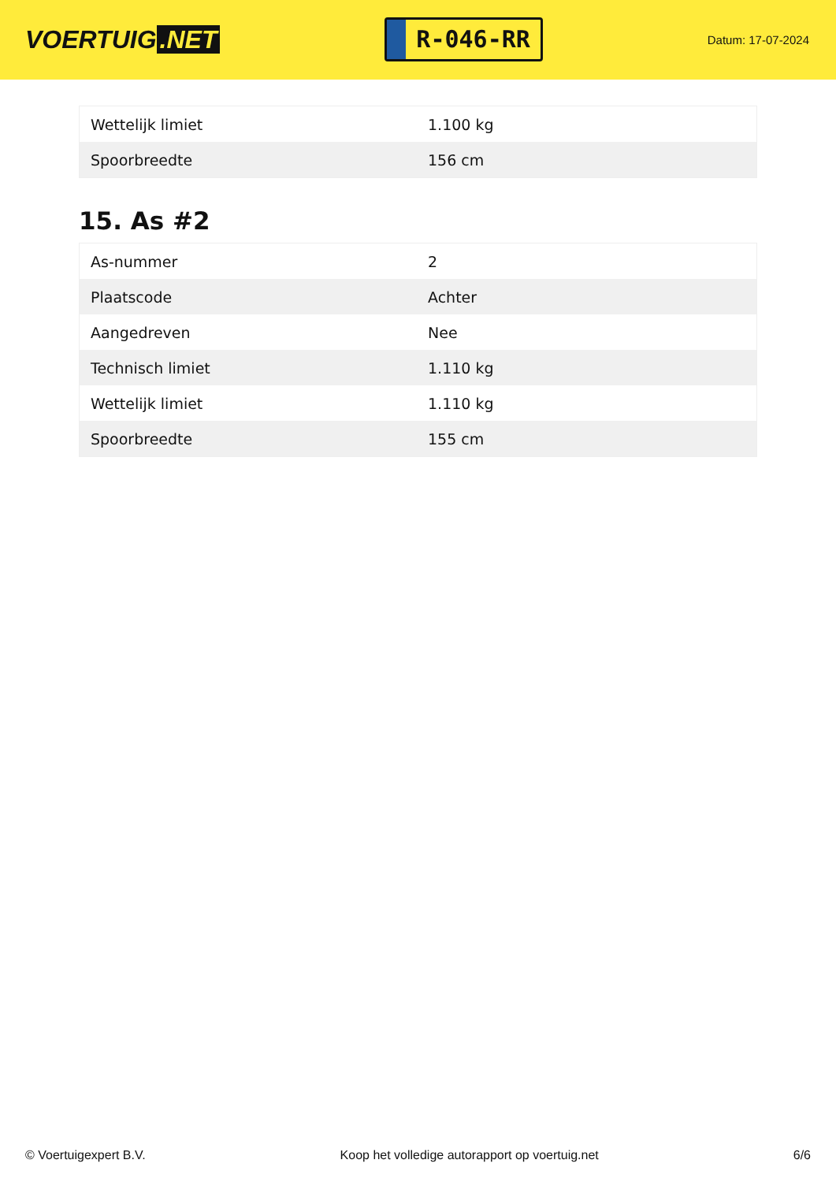VOERTUIG.NET
R-046-RR
Datum: 17-07-2024
| Wettelijk limiet | 1.100 kg |
| Spoorbreedte | 156 cm |
15. As #2
| As-nummer | 2 |
| Plaatscode | Achter |
| Aangedreven | Nee |
| Technisch limiet | 1.110 kg |
| Wettelijk limiet | 1.110 kg |
| Spoorbreedte | 155 cm |
© Voertuigexpert B.V. Koop het volledige autorapport op voertuig.net 6/6